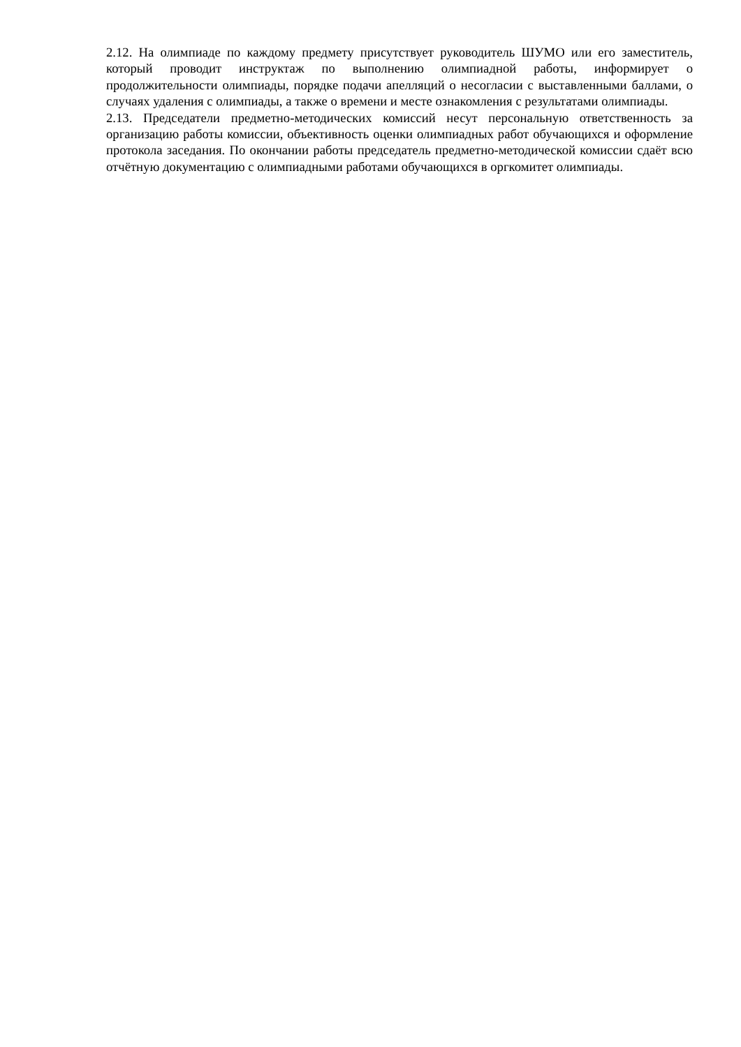2.12. На олимпиаде по каждому предмету присутствует руководитель ШУМО или его заместитель, который проводит инструктаж по выполнению олимпиадной работы, информирует о продолжительности олимпиады, порядке подачи апелляций о несогласии с выставленными баллами, о случаях удаления с олимпиады, а также о времени и месте ознакомления с результатами олимпиады.
2.13. Председатели предметно-методических комиссий несут персональную ответственность за организацию работы комиссии, объективность оценки олимпиадных работ обучающихся и оформление протокола заседания. По окончании работы председатель предметно-методической комиссии сдаёт всю отчётную документацию с олимпиадными работами обучающихся в оргкомитет олимпиады.